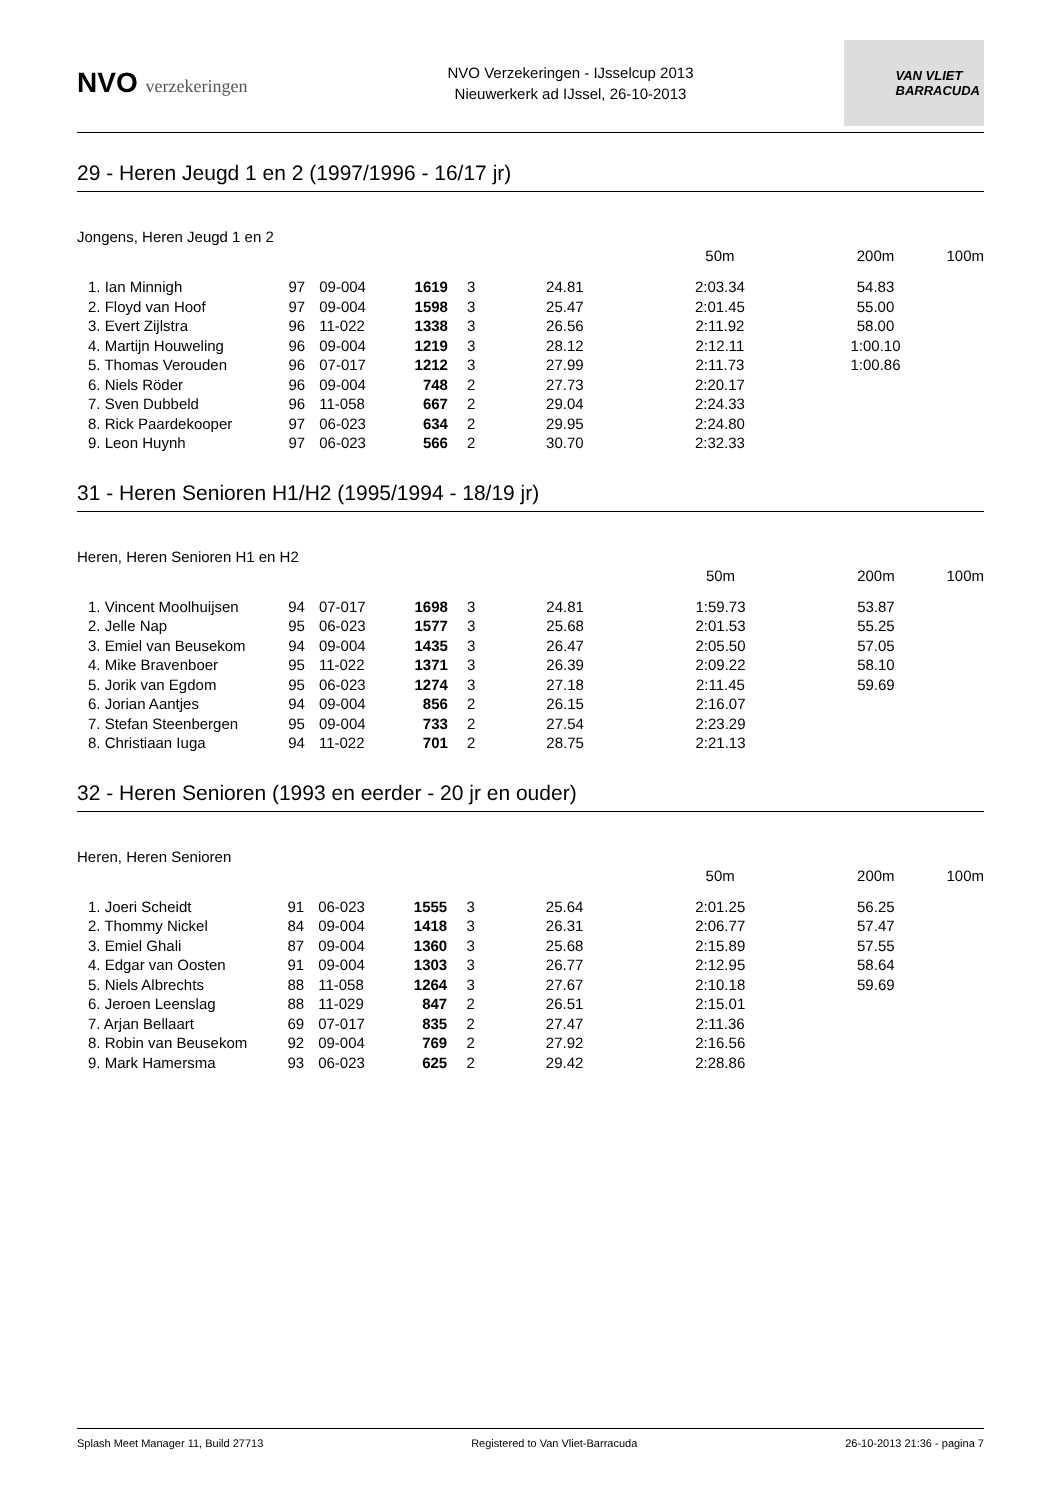NVO verzekeringen
NVO Verzekeringen - IJsselcup 2013
Nieuwerkerk ad IJssel, 26-10-2013
VAN VLIET
BARRACUDA
29 - Heren Jeugd 1 en 2 (1997/1996 - 16/17 jr)
Jongens, Heren Jeugd 1 en 2
| | | | | | | 50m | 200m | 100m |
| --- | --- | --- | --- | --- | --- | --- | --- | --- |
| 1. Ian Minnigh | 97 | 09-004 | 1619 | 3 | 24.81 | 2:03.34 | 54.83 | |
| 2. Floyd van Hoof | 97 | 09-004 | 1598 | 3 | 25.47 | 2:01.45 | 55.00 | |
| 3. Evert Zijlstra | 96 | 11-022 | 1338 | 3 | 26.56 | 2:11.92 | 58.00 | |
| 4. Martijn Houweling | 96 | 09-004 | 1219 | 3 | 28.12 | 2:12.11 | 1:00.10 | |
| 5. Thomas Verouden | 96 | 07-017 | 1212 | 3 | 27.99 | 2:11.73 | 1:00.86 | |
| 6. Niels Röder | 96 | 09-004 | 748 | 2 | 27.73 | 2:20.17 | | |
| 7. Sven Dubbeld | 96 | 11-058 | 667 | 2 | 29.04 | 2:24.33 | | |
| 8. Rick Paardekooper | 97 | 06-023 | 634 | 2 | 29.95 | 2:24.80 | | |
| 9. Leon Huynh | 97 | 06-023 | 566 | 2 | 30.70 | 2:32.33 | | |
31 - Heren Senioren H1/H2 (1995/1994 - 18/19 jr)
Heren, Heren Senioren H1 en H2
| | | | | | | 50m | 200m | 100m |
| --- | --- | --- | --- | --- | --- | --- | --- | --- |
| 1. Vincent Moolhuijsen | 94 | 07-017 | 1698 | 3 | 24.81 | 1:59.73 | 53.87 | |
| 2. Jelle Nap | 95 | 06-023 | 1577 | 3 | 25.68 | 2:01.53 | 55.25 | |
| 3. Emiel van Beusekom | 94 | 09-004 | 1435 | 3 | 26.47 | 2:05.50 | 57.05 | |
| 4. Mike Bravenboer | 95 | 11-022 | 1371 | 3 | 26.39 | 2:09.22 | 58.10 | |
| 5. Jorik van Egdom | 95 | 06-023 | 1274 | 3 | 27.18 | 2:11.45 | 59.69 | |
| 6. Jorian Aantjes | 94 | 09-004 | 856 | 2 | 26.15 | 2:16.07 | | |
| 7. Stefan Steenbergen | 95 | 09-004 | 733 | 2 | 27.54 | 2:23.29 | | |
| 8. Christiaan Iuga | 94 | 11-022 | 701 | 2 | 28.75 | 2:21.13 | | |
32 - Heren Senioren (1993 en eerder - 20 jr en ouder)
Heren, Heren Senioren
| | | | | | | 50m | 200m | 100m |
| --- | --- | --- | --- | --- | --- | --- | --- | --- |
| 1. Joeri Scheidt | 91 | 06-023 | 1555 | 3 | 25.64 | 2:01.25 | 56.25 | |
| 2. Thommy Nickel | 84 | 09-004 | 1418 | 3 | 26.31 | 2:06.77 | 57.47 | |
| 3. Emiel Ghali | 87 | 09-004 | 1360 | 3 | 25.68 | 2:15.89 | 57.55 | |
| 4. Edgar van Oosten | 91 | 09-004 | 1303 | 3 | 26.77 | 2:12.95 | 58.64 | |
| 5. Niels Albrechts | 88 | 11-058 | 1264 | 3 | 27.67 | 2:10.18 | 59.69 | |
| 6. Jeroen Leenslag | 88 | 11-029 | 847 | 2 | 26.51 | 2:15.01 | | |
| 7. Arjan Bellaart | 69 | 07-017 | 835 | 2 | 27.47 | 2:11.36 | | |
| 8. Robin van Beusekom | 92 | 09-004 | 769 | 2 | 27.92 | 2:16.56 | | |
| 9. Mark Hamersma | 93 | 06-023 | 625 | 2 | 29.42 | 2:28.86 | | |
Splash Meet Manager 11, Build 27713 Registered to Van Vliet-Barracuda 26-10-2013 21:36 - pagina 7